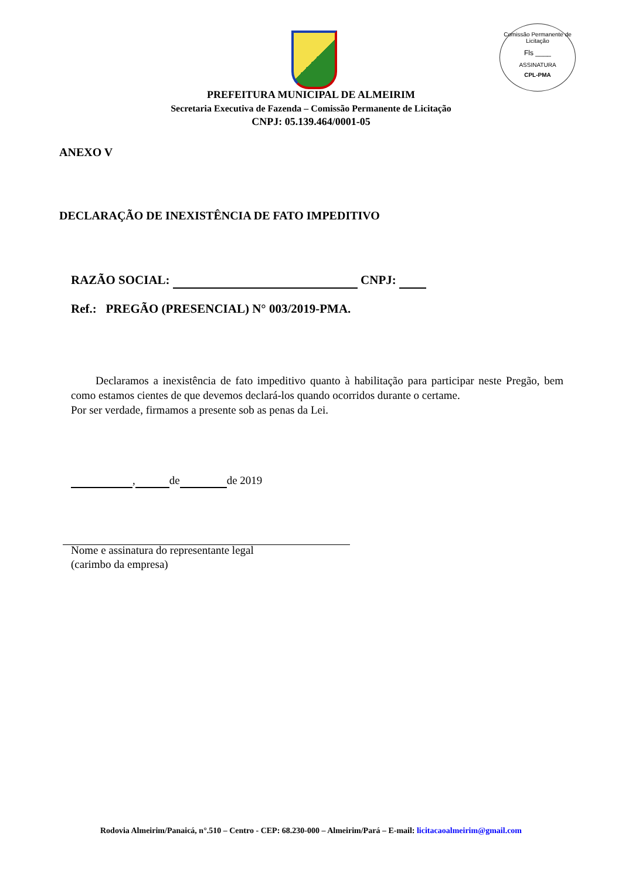Comissão Permanente de Licitação
Fls ____
ASSINATURA
CPL-PMA
PREFEITURA MUNICIPAL DE ALMEIRIM
Secretaria Executiva de Fazenda – Comissão Permanente de Licitação
CNPJ: 05.139.464/0001-05
ANEXO V
DECLARAÇÃO DE INEXISTÊNCIA DE FATO IMPEDITIVO
RAZÃO SOCIAL: CNPJ:
Ref.: PREGÃO (PRESENCIAL) N° 003/2019-PMA.
Declaramos a inexistência de fato impeditivo quanto à habilitação para participar neste Pregão, bem como estamos cientes de que devemos declará-los quando ocorridos durante o certame.
Por ser verdade, firmamos a presente sob as penas da Lei.
, de de 2019
Nome e assinatura do representante legal
(carimbo da empresa)
Rodovia Almeirim/Panaicá, n°.510 – Centro - CEP: 68.230-000 – Almeirim/Pará – E-mail: licitacaoalmeirim@gmail.com